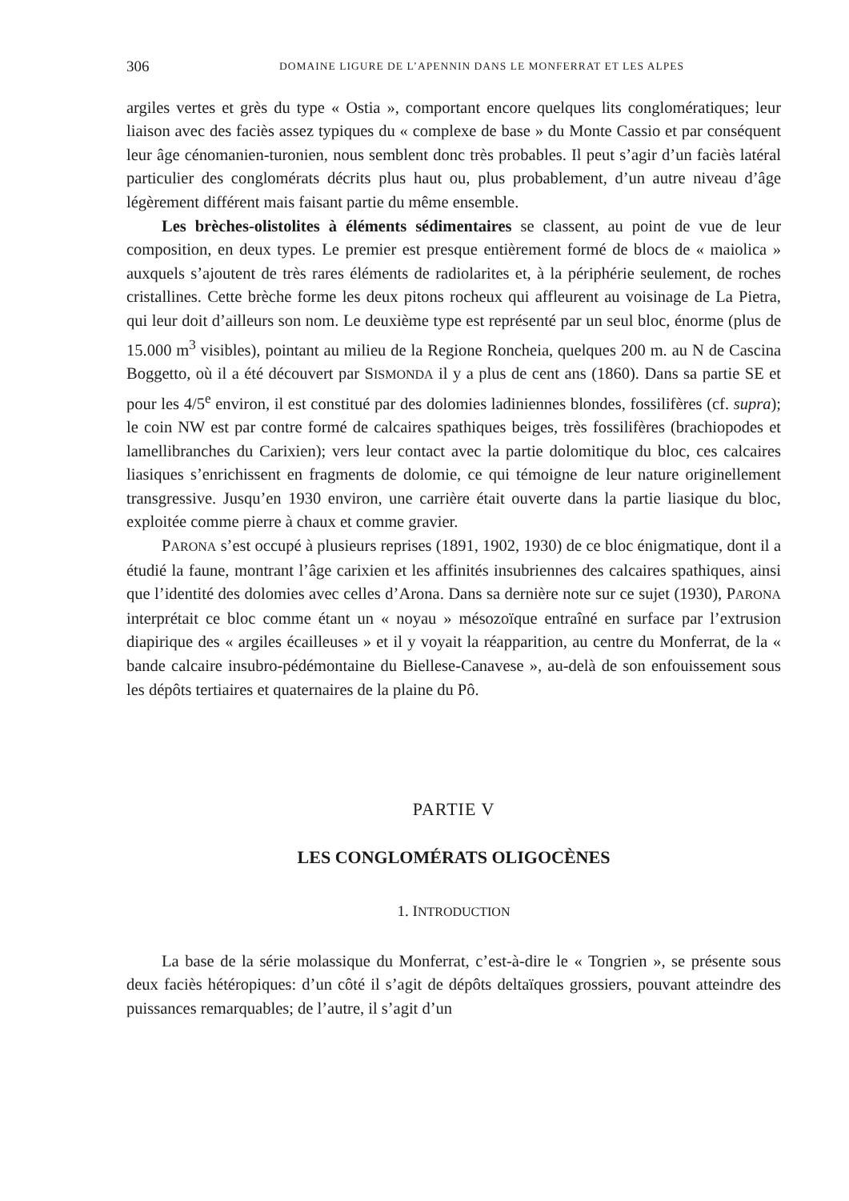306 DOMAINE LIGURE DE L’APENNIN DANS LE MONFERRAT ET LES ALPES
argiles vertes et grès du type « Ostia », comportant encore quelques lits conglo­mératiques; leur liaison avec des faciès assez typiques du « complexe de base » du Monte Cassio et par conséquent leur âge cénomanien-turonien, nous semblent donc très probables. Il peut s’agir d’un faciès latéral particulier des conglomérats décrits plus haut ou, plus probablement, d’un autre niveau d’âge légèrement différent mais faisant partie du même ensemble.
Les brèches-olistolites à éléments sédimentaires se classent, au point de vue de leur composition, en deux types. Le premier est presque entièrement formé de blocs de « maiolica » auxquels s’ajoutent de très rares éléments de radiolarites et, à la périphérie seulement, de roches cristallines. Cette brèche forme les deux pitons rocheux qui affleurent au voisinage de La Pietra, qui leur doit d’ailleurs son nom. Le deuxième type est représenté par un seul bloc, énorme (plus de 15.000 m<sup>3</sup> visibles), pointant au milieu de la Regione Roncheia, quelques 200 m. au N de Cascina Boggetto, où il a été découvert par SISMONDA il y a plus de cent ans (1860). Dans sa partie SE et pour les 4/5<sup>e</sup> environ, il est constitué par des dolomies ladiniennes blondes, fossilifères (cf. supra); le coin NW est par contre formé de calcaires spathiques beiges, très fossilifères (brachiopodes et lamellibranches du Carixien); vers leur contact avec la partie dolomitique du bloc, ces calcaires liasiques s’enrichissent en fragments de dolomie, ce qui témoigne de leur nature originellement transgressive. Jusqu’en 1930 environ, une carrière était ouverte dans la partie liasique du bloc, exploitée comme pierre à chaux et comme gravier.
PARONA s’est occupé à plusieurs reprises (1891, 1902, 1930) de ce bloc énig­matique, dont il a étudié la faune, montrant l’âge carixien et les affinités insubriennes des calcaires spathiques, ainsi que l’identité des dolomies avec celles d’Arona. Dans sa dernière note sur ce sujet (1930), PARONA interprétait ce bloc comme étant un « noyau » mésozoïque entraîné en surface par l’extrusion diapirique des « argiles écailleuses » et il y voyait la réapparition, au centre du Monferrat, de la « bande calcaire insubro-pédémontaine du Biellese-Canavese », au-delà de son enfouissement sous les dépôts tertiaires et quaternaires de la plaine du Pô.
PARTIE V
LES CONGLOMÉRATS OLIGOCÈNES
1. INTRODUCTION
La base de la série molassique du Monferrat, c’est-à-dire le « Tongrien », se présente sous deux faciès hétéropiques: d’un côté il s’agit de dépôts deltaïques grossiers, pouvant atteindre des puissances remarquables; de l’autre, il s’agit d’un